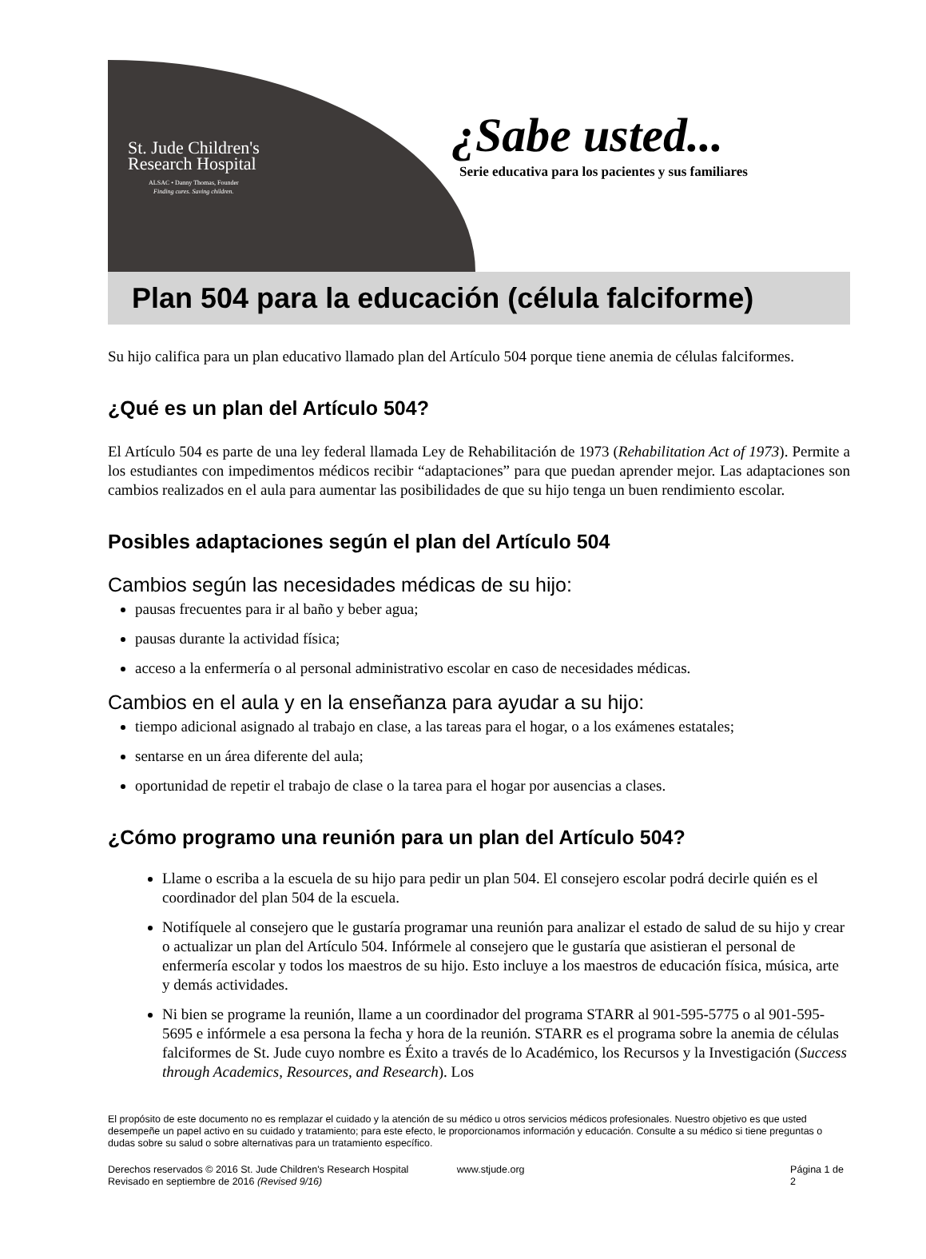St. Jude Children's
Research Hospital
ALSAC • Danny Thomas, Founder
Finding cures. Saving children.
¿Sabe usted...
Serie educativa para los pacientes y sus familiares
Plan 504 para la educación (célula falciforme)
Su hijo califica para un plan educativo llamado plan del Artículo 504 porque tiene anemia de células falciformes.
¿Qué es un plan del Artículo 504?
El Artículo 504 es parte de una ley federal llamada Ley de Rehabilitación de 1973 (Rehabilitation Act of 1973). Permite a los estudiantes con impedimentos médicos recibir “adaptaciones” para que puedan aprender mejor. Las adaptaciones son cambios realizados en el aula para aumentar las posibilidades de que su hijo tenga un buen rendimiento escolar.
Posibles adaptaciones según el plan del Artículo 504
Cambios según las necesidades médicas de su hijo:
pausas frecuentes para ir al baño y beber agua;
pausas durante la actividad física;
acceso a la enfermería o al personal administrativo escolar en caso de necesidades médicas.
Cambios en el aula y en la enseñanza para ayudar a su hijo:
tiempo adicional asignado al trabajo en clase, a las tareas para el hogar, o a los exámenes estatales;
sentarse en un área diferente del aula;
oportunidad de repetir el trabajo de clase o la tarea para el hogar por ausencias a clases.
¿Cómo programo una reunión para un plan del Artículo 504?
Llame o escriba a la escuela de su hijo para pedir un plan 504. El consejero escolar podrá decirle quién es el coordinador del plan 504 de la escuela.
Notifíquele al consejero que le gustaría programar una reunión para analizar el estado de salud de su hijo y crear o actualizar un plan del Artículo 504. Infórmele al consejero que le gustaría que asistieran el personal de enfermería escolar y todos los maestros de su hijo. Esto incluye a los maestros de educación física, música, arte y demás actividades.
Ni bien se programe la reunión, llame a un coordinador del programa STARR al 901-595-5775 o al 901-595-5695 e infórmele a esa persona la fecha y hora de la reunión. STARR es el programa sobre la anemia de células falciformes de St. Jude cuyo nombre es Éxito a través de lo Académico, los Recursos y la Investigación (Success through Academics, Resources, and Research). Los
El propósito de este documento no es remplazar el cuidado y la atención de su médico u otros servicios médicos profesionales. Nuestro objetivo es que usted desempeñe un papel activo en su cuidado y tratamiento; para este efecto, le proporcionamos información y educación. Consulte a su médico si tiene preguntas o dudas sobre su salud o sobre alternativas para un tratamiento específico.
Derechos reservados © 2016 St. Jude Children's Research Hospital
Revisado en septiembre de 2016 (Revised 9/16)
www.stjude.org Página 1 de 2